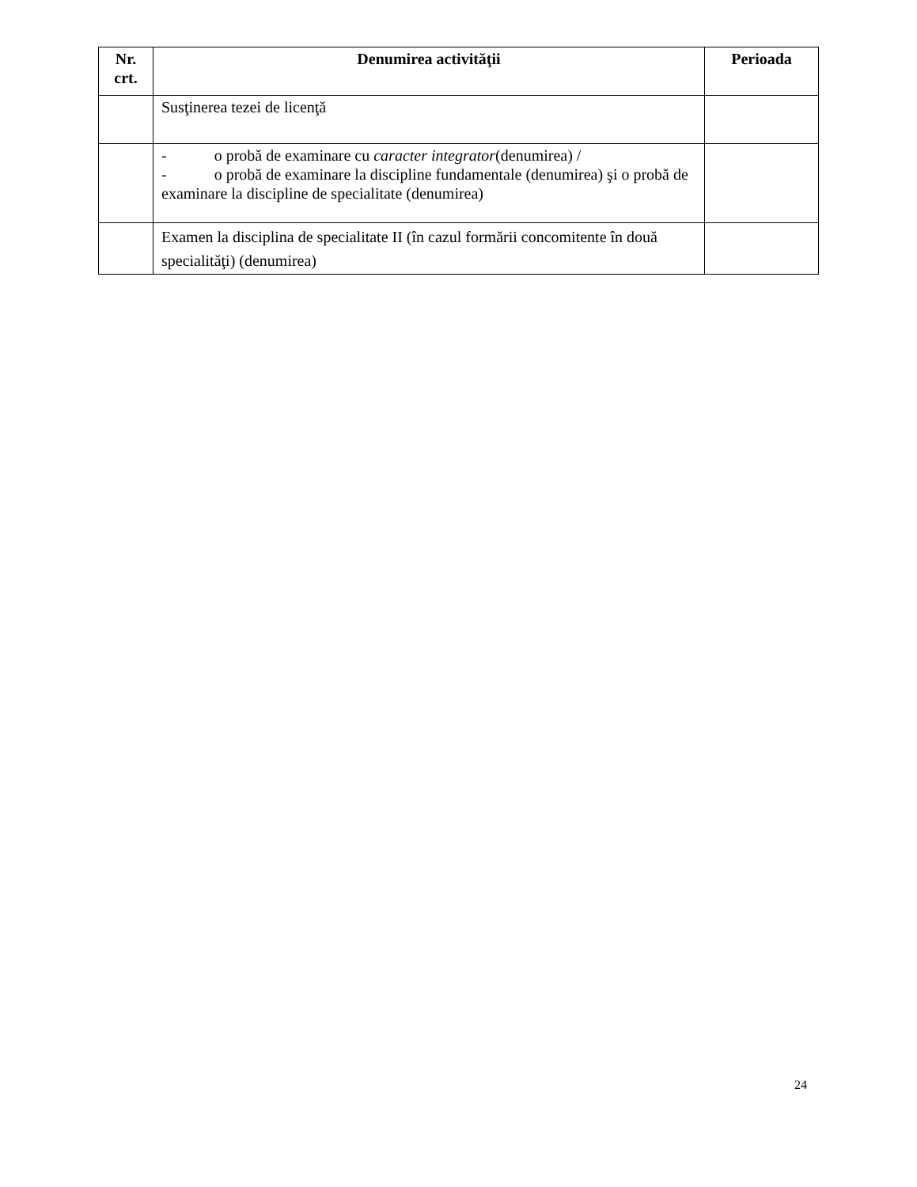| Nr. crt. | Denumirea activităţii | Perioada |
| --- | --- | --- |
| | Susţinerea tezei de licenţă | |
| | - o probă de examinare cu caracter integrator (denumirea) / - o probă de examinare la discipline fundamentale (denumirea) şi o probă de examinare la discipline de specialitate (denumirea) | |
| | Examen la disciplina de specialitate II (în cazul formării concomitente în două specialităţi) (denumirea) | |
24